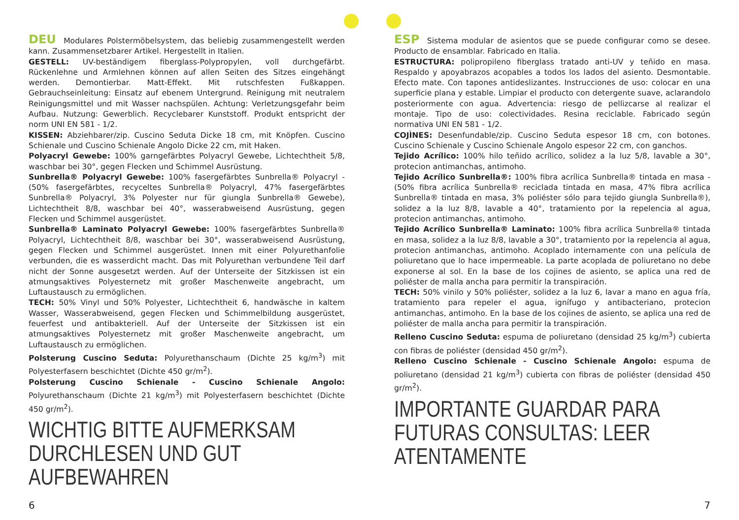DEU Modulares Polstermöbelsystem, das beliebig zusammengestellt werden kann. Zusammensetzbarer Artikel. Hergestellt in Italien.
GESTELL: UV-beständigem fiberglass-Polypropylen, voll durchgefärbt. Rückenlehne und Armlehnen können auf allen Seiten des Sitzes eingehängt werden. Demontierbar. Matt-Effekt. Mit rutschfesten Fußkappen. Gebrauchseinleitung: Einsatz auf ebenem Untergrund. Reinigung mit neutralem Reinigungsmittel und mit Wasser nachspülen. Achtung: Verletzungsgefahr beim Aufbau. Nutzung: Gewerblich. Recyclebarer Kunststoff. Produkt entspricht der norm UNI EN 581 - 1/2.
KISSEN: Abziehbarer/zip. Cuscino Seduta Dicke 18 cm, mit Knöpfen. Cuscino Schienale und Cuscino Schienale Angolo Dicke 22 cm, mit Haken.
Polyacryl Gewebe: 100% garngefärbtes Polyacryl Gewebe, Lichtechtheit 5/8, waschbar bei 30°, gegen Flecken und Schimmel Ausrüstung.
Sunbrella® Polyacryl Gewebe: 100% fasergefärbtes Sunbrella® Polyacryl - (50% fasergefärbtes, recyceltes Sunbrella® Polyacryl, 47% fasergefärbtes Sunbrella® Polyacryl, 3% Polyester nur für giungla Sunbrella® Gewebe), Lichtechtheit 8/8, waschbar bei 40°, wasserabweisend Ausrüstung, gegen Flecken und Schimmel ausgerüstet.
Sunbrella® Laminato Polyacryl Gewebe: 100% fasergefärbtes Sunbrella® Polyacryl, Lichtechtheit 8/8, waschbar bei 30°, wasserabweisend Ausrüstung, gegen Flecken und Schimmel ausgerüstet. Innen mit einer Polyurethanfolie verbunden, die es wasserdicht macht. Das mit Polyurethan verbundene Teil darf nicht der Sonne ausgesetzt werden. Auf der Unterseite der Sitzkissen ist ein atmungsaktives Polyesternetz mit großer Maschenweite angebracht, um Luftaustausch zu ermöglichen.
TECH: 50% Vinyl und 50% Polyester, Lichtechtheit 6, handwäsche in kaltem Wasser, Wasserabweisend, gegen Flecken und Schimmelbildung ausgerüstet, feuerfest und antibakteriell. Auf der Unterseite der Sitzkissen ist ein atmungsaktives Polyesternetz mit großer Maschenweite angebracht, um Luftaustausch zu ermöglichen.
Polsterung Cuscino Seduta: Polyurethanschaum (Dichte 25 kg/m<sup>3</sup>) mit Polyesterfasern beschichtet (Dichte 450 gr/m<sup>2</sup>).
Polsterung Cuscino Schienale - Cuscino Schienale Angolo: Polyurethanschaum (Dichte 21 kg/m<sup>3</sup>) mit Polyesterfasern beschichtet (Dichte 450 gr/m<sup>2</sup>).
WICHTIG BITTE AUFMERKSAM DURCHLESEN UND GUT AUFBEWAHREN
ESP Sistema modular de asientos que se puede configurar como se desee. Producto de ensamblar. Fabricado en Italia.
ESTRUCTURA: polipropileno fiberglass tratado anti-UV y teñido en masa. Respaldo y apoyabrazos acopables a todos los lados del asiento. Desmontable. Efecto mate. Con tapones antideslizantes. Instrucciones de uso: colocar en una superficie plana y estable. Limpiar el producto con detergente suave, aclarandolo posteriormente con agua. Advertencia: riesgo de pellizcarse al realizar el montaje. Tipo de uso: colectividades. Resina reciclable. Fabricado según normativa UNI EN 581 - 1/2.
COJÌNES: Desenfundable/zip. Cuscino Seduta espesor 18 cm, con botones. Cuscino Schienale y Cuscino Schienale Angolo espesor 22 cm, con ganchos.
Tejido Acrílico: 100% hilo teñido acrílico, solidez a la luz 5/8, lavable a 30°, protecion antimanchas, antimoho.
Tejido Acrílico Sunbrella®: 100% fibra acrílica Sunbrella® tintada en masa - (50% fibra acrílica Sunbrella® reciclada tintada en masa, 47% fibra acrílica Sunbrella® tintada en masa, 3% poliéster sólo para tejido giungla Sunbrella®), solidez a la luz 8/8, lavable a 40°, tratamiento por la repelencia al agua, protecion antimanchas, antimoho.
Tejido Acrílico Sunbrella® Laminato: 100% fibra acrílica Sunbrella® tintada en masa, solidez a la luz 8/8, lavable a 30°, tratamiento por la repelencia al agua, protecion antimanchas, antimoho. Acoplado internamente con una película de poliuretano que lo hace impermeable. La parte acoplada de poliuretano no debe exponerse al sol. En la base de los cojines de asiento, se aplica una red de poliéster de malla ancha para permitir la transpiración.
TECH: 50% vinilo y 50% poliéster, solidez a la luz 6, lavar a mano en agua fría, tratamiento para repeler el agua, ignífugo y antibacteriano, protecion antimanchas, antimoho. En la base de los cojines de asiento, se aplica una red de poliéster de malla ancha para permitir la transpiración.
Relleno Cuscino Seduta: espuma de poliuretano (densidad 25 kg/m<sup>3</sup>) cubierta con fibras de poliéster (densidad 450 gr/m<sup>2</sup>).
Relleno Cuscino Schienale - Cuscino Schienale Angolo: espuma de poliuretano (densidad 21 kg/m<sup>3</sup>) cubierta con fibras de poliéster (densidad 450 gr/m<sup>2</sup>).
IMPORTANTE GUARDAR PARA FUTURAS CONSULTAS: LEER ATENTAMENTE
6 7